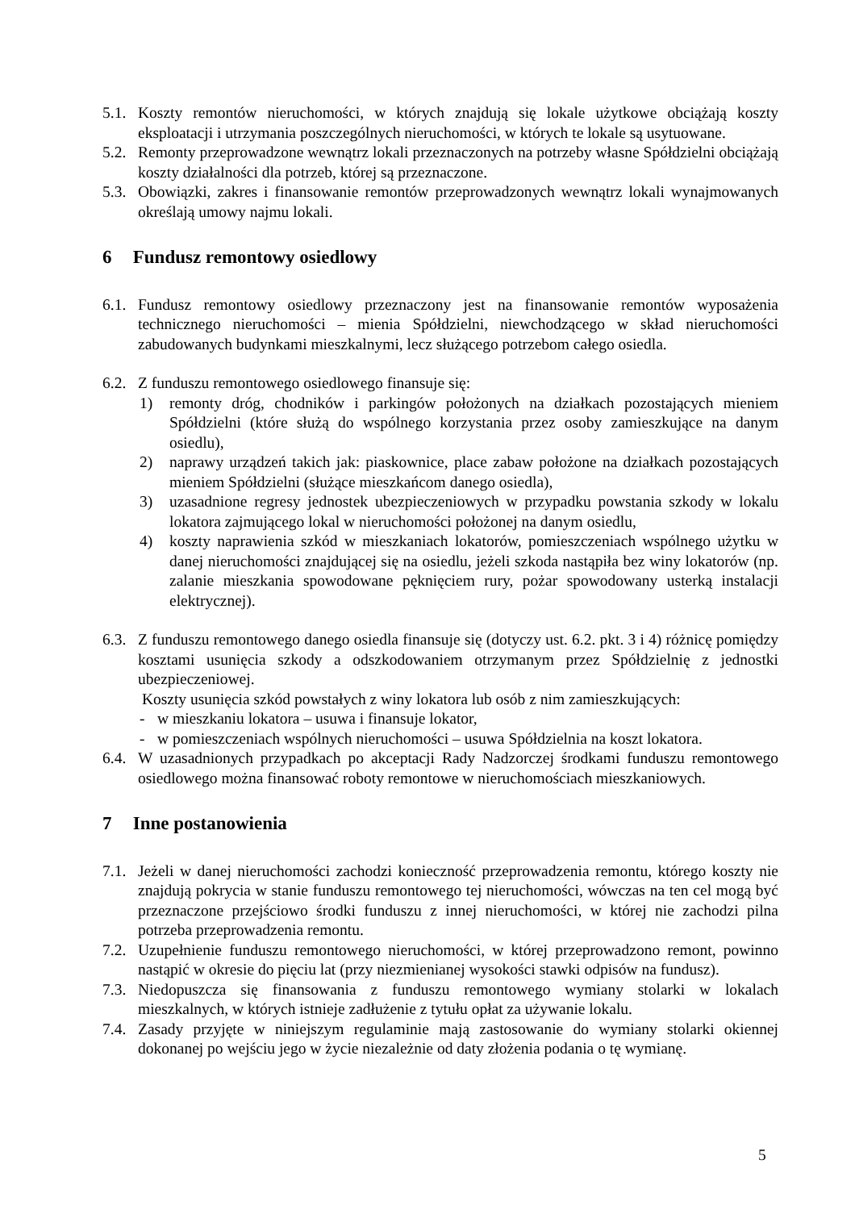5.1.
Koszty remontów nieruchomości, w których znajdują się lokale użytkowe obciążają koszty eksploatacji i utrzymania poszczególnych nieruchomości, w których te lokale są usytuowane.
5.2.
Remonty przeprowadzone wewnątrz lokali przeznaczonych na potrzeby własne Spółdzielni obciążają koszty działalności dla potrzeb, której są przeznaczone.
5.3.
Obowiązki, zakres i finansowanie remontów przeprowadzonych wewnątrz lokali wynajmowanych określają umowy najmu lokali.
6 Fundusz remontowy osiedlowy
6.1.
Fundusz remontowy osiedlowy przeznaczony jest na finansowanie remontów wyposażenia technicznego nieruchomości – mienia Spółdzielni, niewchodzącego w skład nieruchomości zabudowanych budynkami mieszkalnymi, lecz służącego potrzebom całego osiedla.
6.2.
Z funduszu remontowego osiedlowego finansuje się:
1) remonty dróg, chodników i parkingów położonych na działkach pozostających mieniem Spółdzielni (które służą do wspólnego korzystania przez osoby zamieszkujące na danym osiedlu),
2) naprawy urządzeń takich jak: piaskownice, place zabaw położone na działkach pozostających mieniem Spółdzielni (służące mieszkańcom danego osiedla),
3) uzasadnione regresy jednostek ubezpieczeniowych w przypadku powstania szkody w lokalu lokatora zajmującego lokal w nieruchomości położonej na danym osiedlu,
4) koszty naprawienia szkód w mieszkaniach lokatorów, pomieszczeniach wspólnego użytku w danej nieruchomości znajdującej się na osiedlu, jeżeli szkoda nastąpiła bez winy lokatorów (np. zalanie mieszkania spowodowane pęknięciem rury, pożar spowodowany usterką instalacji elektrycznej).
6.3.
Z funduszu remontowego danego osiedla finansuje się (dotyczy ust. 6.2. pkt. 3 i 4) różnicę pomiędzy kosztami usunięcia szkody a odszkodowaniem otrzymanym przez Spółdzielnię z jednostki ubezpieczeniowej.
Koszty usunięcia szkód powstałych z winy lokatora lub osób z nim zamieszkujących:
- w mieszkaniu lokatora – usuwa i finansuje lokator,
- w pomieszczeniach wspólnych nieruchomości – usuwa Spółdzielnia na koszt lokatora.
6.4.
W uzasadnionych przypadkach po akceptacji Rady Nadzorczej środkami funduszu remontowego osiedlowego można finansować roboty remontowe w nieruchomościach mieszkaniowych.
7 Inne postanowienia
7.1.
Jeżeli w danej nieruchomości zachodzi konieczność przeprowadzenia remontu, którego koszty nie znajdują pokrycia w stanie funduszu remontowego tej nieruchomości, wówczas na ten cel mogą być przeznaczone przejściowo środki funduszu z innej nieruchomości, w której nie zachodzi pilna potrzeba przeprowadzenia remontu.
7.2.
Uzupełnienie funduszu remontowego nieruchomości, w której przeprowadzono remont, powinno nastąpić w okresie do pięciu lat (przy niezmienianej wysokości stawki odpisów na fundusz).
7.3.
Niedopuszcza się finansowania z funduszu remontowego wymiany stolarki w lokalach mieszkalnych, w których istnieje zadłużenie z tytułu opłat za używanie lokalu.
7.4.
Zasady przyjęte w niniejszym regulaminie mają zastosowanie do wymiany stolarki okiennej dokonanej po wejściu jego w życie niezależnie od daty złożenia podania o tę wymianę.
5